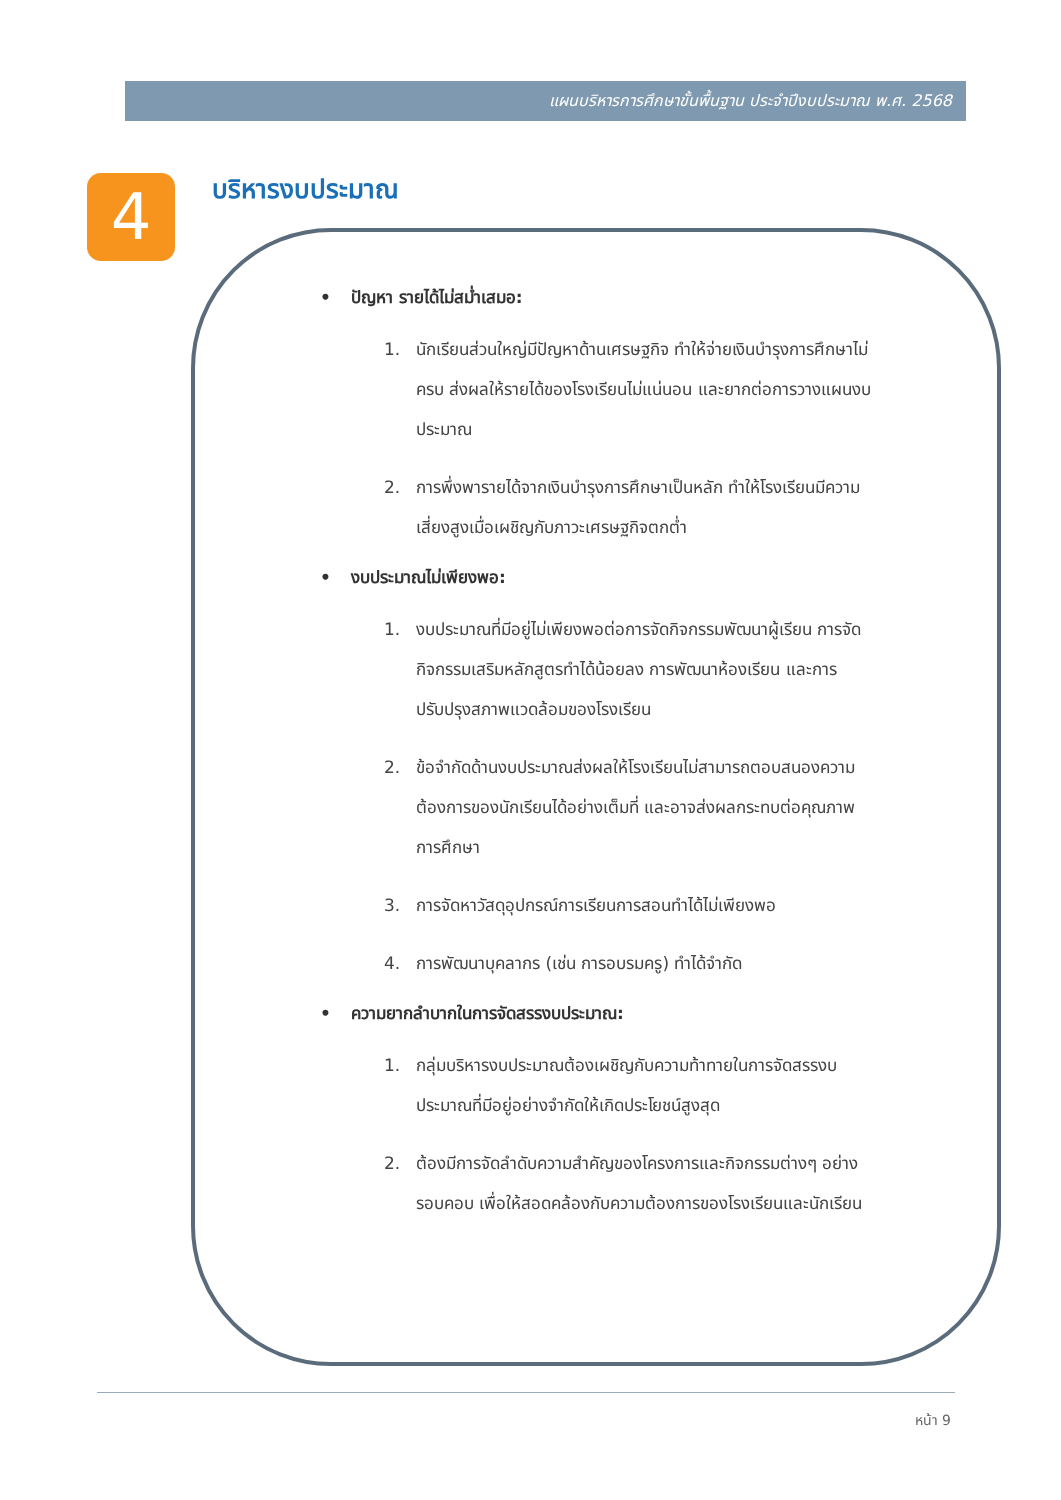แผนบริหารการศึกษาขั้นพื้นฐาน ประจำปีงบประมาณ พ.ศ. 2568
4 บริหารงบประมาณ
• ปัญหา รายได้ไม่สม่ำเสมอ:
1. นักเรียนส่วนใหญ่มีปัญหาด้านเศรษฐกิจ ทำให้จ่ายเงินบำรุงการศึกษาไม่ครบ ส่งผลให้รายได้ของโรงเรียนไม่แน่นอน และยากต่อการวางแผนงบประมาณ
2. การพึ่งพารายได้จากเงินบำรุงการศึกษาเป็นหลัก ทำให้โรงเรียนมีความเสี่ยงสูงเมื่อเผชิญกับภาวะเศรษฐกิจตกต่ำ
• งบประมาณไม่เพียงพอ:
1. งบประมาณที่มีอยู่ไม่เพียงพอต่อการจัดกิจกรรมพัฒนาผู้เรียน การจัดกิจกรรมเสริมหลักสูตรทำได้น้อยลง การพัฒนาห้องเรียน และการปรับปรุงสภาพแวดล้อมของโรงเรียน
2. ข้อจำกัดด้านงบประมาณส่งผลให้โรงเรียนไม่สามารถตอบสนองความต้องการของนักเรียนได้อย่างเต็มที่ และอาจส่งผลกระทบต่อคุณภาพการศึกษา
3. การจัดหาวัสดุอุปกรณ์การเรียนการสอนทำได้ไม่เพียงพอ
4. การพัฒนาบุคลากร (เช่น การอบรมครู) ทำได้จำกัด
• ความยากลำบากในการจัดสรรงบประมาณ:
1. กลุ่มบริหารงบประมาณต้องเผชิญกับความท้าทายในการจัดสรรงบประมาณที่มีอยู่อย่างจำกัดให้เกิดประโยชน์สูงสุด
2. ต้องมีการจัดลำดับความสำคัญของโครงการและกิจกรรมต่างๆ อย่างรอบคอบ เพื่อให้สอดคล้องกับความต้องการของโรงเรียนและนักเรียน
หน้า 9